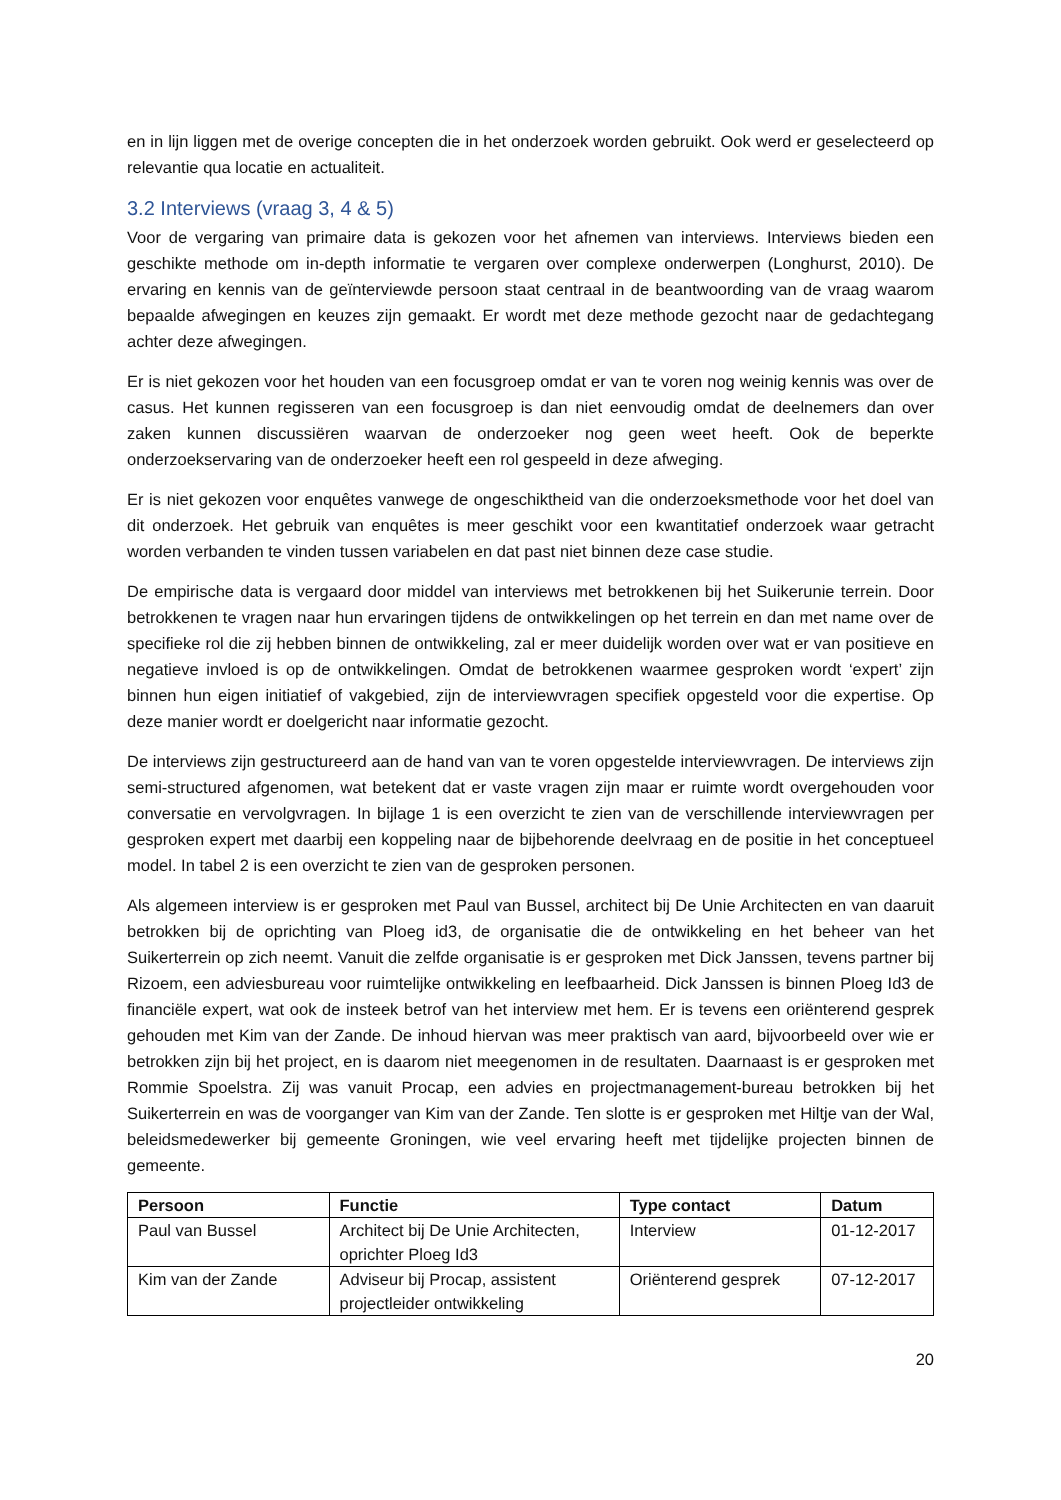en in lijn liggen met de overige concepten die in het onderzoek worden gebruikt. Ook werd er geselecteerd op relevantie qua locatie en actualiteit.
3.2 Interviews (vraag 3, 4 & 5)
Voor de vergaring van primaire data is gekozen voor het afnemen van interviews. Interviews bieden een geschikte methode om in-depth informatie te vergaren over complexe onderwerpen (Longhurst, 2010). De ervaring en kennis van de geïnterviewde persoon staat centraal in de beantwoording van de vraag waarom bepaalde afwegingen en keuzes zijn gemaakt. Er wordt met deze methode gezocht naar de gedachtegang achter deze afwegingen.
Er is niet gekozen voor het houden van een focusgroep omdat er van te voren nog weinig kennis was over de casus. Het kunnen regisseren van een focusgroep is dan niet eenvoudig omdat de deelnemers dan over zaken kunnen discussiëren waarvan de onderzoeker nog geen weet heeft. Ook de beperkte onderzoekservaring van de onderzoeker heeft een rol gespeeld in deze afweging.
Er is niet gekozen voor enquêtes vanwege de ongeschiktheid van die onderzoeksmethode voor het doel van dit onderzoek. Het gebruik van enquêtes is meer geschikt voor een kwantitatief onderzoek waar getracht worden verbanden te vinden tussen variabelen en dat past niet binnen deze case studie.
De empirische data is vergaard door middel van interviews met betrokkenen bij het Suikerunie terrein. Door betrokkenen te vragen naar hun ervaringen tijdens de ontwikkelingen op het terrein en dan met name over de specifieke rol die zij hebben binnen de ontwikkeling, zal er meer duidelijk worden over wat er van positieve en negatieve invloed is op de ontwikkelingen. Omdat de betrokkenen waarmee gesproken wordt ‘expert’ zijn binnen hun eigen initiatief of vakgebied, zijn de interviewvragen specifiek opgesteld voor die expertise. Op deze manier wordt er doelgericht naar informatie gezocht.
De interviews zijn gestructureerd aan de hand van van te voren opgestelde interviewvragen. De interviews zijn semi-structured afgenomen, wat betekent dat er vaste vragen zijn maar er ruimte wordt overgehouden voor conversatie en vervolgvragen. In bijlage 1 is een overzicht te zien van de verschillende interviewvragen per gesproken expert met daarbij een koppeling naar de bijbehorende deelvraag en de positie in het conceptueel model. In tabel 2 is een overzicht te zien van de gesproken personen.
Als algemeen interview is er gesproken met Paul van Bussel, architect bij De Unie Architecten en van daaruit betrokken bij de oprichting van Ploeg id3, de organisatie die de ontwikkeling en het beheer van het Suikerterrein op zich neemt. Vanuit die zelfde organisatie is er gesproken met Dick Janssen, tevens partner bij Rizoem, een adviesbureau voor ruimtelijke ontwikkeling en leefbaarheid. Dick Janssen is binnen Ploeg Id3 de financiële expert, wat ook de insteek betrof van het interview met hem. Er is tevens een oriënterend gesprek gehouden met Kim van der Zande. De inhoud hiervan was meer praktisch van aard, bijvoorbeeld over wie er betrokken zijn bij het project, en is daarom niet meegenomen in de resultaten. Daarnaast is er gesproken met Rommie Spoelstra. Zij was vanuit Procap, een advies en projectmanagement-bureau betrokken bij het Suikerterrein en was de voorganger van Kim van der Zande. Ten slotte is er gesproken met Hiltje van der Wal, beleidsmedewerker bij gemeente Groningen, wie veel ervaring heeft met tijdelijke projecten binnen de gemeente.
| Persoon | Functie | Type contact | Datum |
| --- | --- | --- | --- |
| Paul van Bussel | Architect bij De Unie Architecten, oprichter Ploeg Id3 | Interview | 01-12-2017 |
| Kim van der Zande | Adviseur bij Procap, assistent projectleider ontwikkeling | Oriënterend gesprek | 07-12-2017 |
20